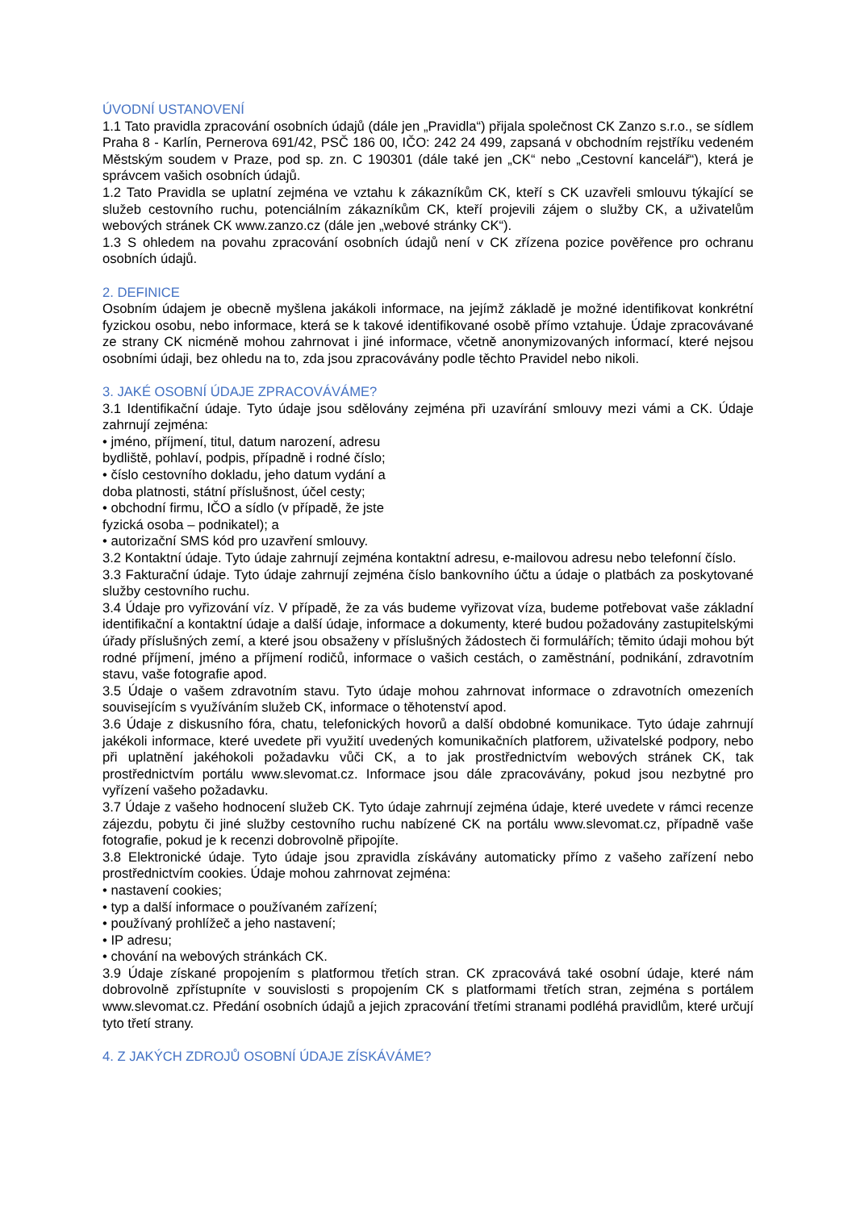ÚVODNÍ USTANOVENÍ
1.1 Tato pravidla zpracování osobních údajů (dále jen „Pravidla“) přijala společnost CK Zanzo s.r.o., se sídlem Praha 8 - Karlín, Pernerova 691/42, PSČ 186 00, IČO: 242 24 499, zapsaná v obchodním rejstříku vedeném Městským soudem v Praze, pod sp. zn. C 190301 (dále také jen „CK“ nebo „Cestovní kancelář“), která je správcem vašich osobních údajů.
1.2 Tato Pravidla se uplatní zejména ve vztahu k zákazníkům CK, kteří s CK uzavřeli smlouvu týkající se služeb cestovního ruchu, potenciálním zákazníkům CK, kteří projevili zájem o služby CK, a uživatelům webových stránek CK www.zanzo.cz (dále jen „webové stránky CK“).
1.3 S ohledem na povahu zpracování osobních údajů není v CK zřízena pozice pověřence pro ochranu osobních údajů.
2. DEFINICE
Osobním údajem je obecně myšlena jakákoli informace, na jejímž základě je možné identifikovat konkrétní fyzickou osobu, nebo informace, která se k takové identifikované osobě přímo vztahuje. Údaje zpracovávané ze strany CK nicméně mohou zahrnovat i jiné informace, včetně anonymizovaných informací, které nejsou osobními údaji, bez ohledu na to, zda jsou zpracovávány podle těchto Pravidel nebo nikoli.
3. JAKÉ OSOBNÍ ÚDAJE ZPRACOVÁVÁME?
3.1 Identifikační údaje. Tyto údaje jsou sdělovány zejména při uzavírání smlouvy mezi vámi a CK. Údaje zahrnují zejména:
• jméno, příjmení, titul, datum narození, adresu
bydliště, pohlaví, podpis, případně i rodné číslo;
• číslo cestovního dokladu, jeho datum vydání a
doba platnosti, státní příslušnost, účel cesty;
• obchodní firmu, IČO a sídlo (v případě, že jste
fyzická osoba – podnikatel); a
• autorizační SMS kód pro uzavření smlouvy.
3.2 Kontaktní údaje. Tyto údaje zahrnují zejména kontaktní adresu, e-mailovou adresu nebo telefonní číslo.
3.3 Fakturační údaje. Tyto údaje zahrnují zejména číslo bankovního účtu a údaje o platbách za poskytované služby cestovního ruchu.
3.4 Údaje pro vyřizování víz. V případě, že za vás budeme vyřizovat víza, budeme potřebovat vaše základní identifikační a kontaktní údaje a další údaje, informace a dokumenty, které budou požadovány zastupitelskými úřady příslušných zemí, a které jsou obsaženy v příslušných žádostech či formulářích; těmito údaji mohou být rodné příjmení, jméno a příjmení rodičů, informace o vašich cestách, o zaměstnání, podnikání, zdravotním stavu, vaše fotografie apod.
3.5 Údaje o vašem zdravotním stavu. Tyto údaje mohou zahrnovat informace o zdravotních omezeních souvisejícím s využíváním služeb CK, informace o těhotenství apod.
3.6 Údaje z diskusního fóra, chatu, telefonických hovorů a další obdobné komunikace. Tyto údaje zahrnují jakékoli informace, které uvedete při využití uvedených komunikačních platforem, uživatelské podpory, nebo při uplatnění jakéhokoli požadavku vůči CK, a to jak prostřednictvím webových stránek CK, tak prostřednictvím portálu www.slevomat.cz. Informace jsou dále zpracovávány, pokud jsou nezbytné pro vyřízení vašeho požadavku.
3.7 Údaje z vašeho hodnocení služeb CK. Tyto údaje zahrnují zejména údaje, které uvedete v rámci recenze zájezdu, pobytu či jiné služby cestovního ruchu nabízené CK na portálu www.slevomat.cz, případně vaše fotografie, pokud je k recenzi dobrovolně připojíte.
3.8 Elektronické údaje. Tyto údaje jsou zpravidla získávány automaticky přímo z vašeho zařízení nebo prostřednictvím cookies. Údaje mohou zahrnovat zejména:
• nastavení cookies;
• typ a další informace o používaném zařízení;
• používaný prohlížeč a jeho nastavení;
• IP adresu;
• chování na webových stránkách CK.
3.9 Údaje získané propojením s platformou třetích stran. CK zpracovává také osobní údaje, které nám dobrovolně zpřístupníte v souvislosti s propojením CK s platformami třetích stran, zejména s portálem www.slevomat.cz. Předání osobních údajů a jejich zpracování třetími stranami podléhá pravidlům, které určují tyto třetí strany.
4. Z JAKÝCH ZDROJŮ OSOBNÍ ÚDAJE ZÍSKÁVÁME?